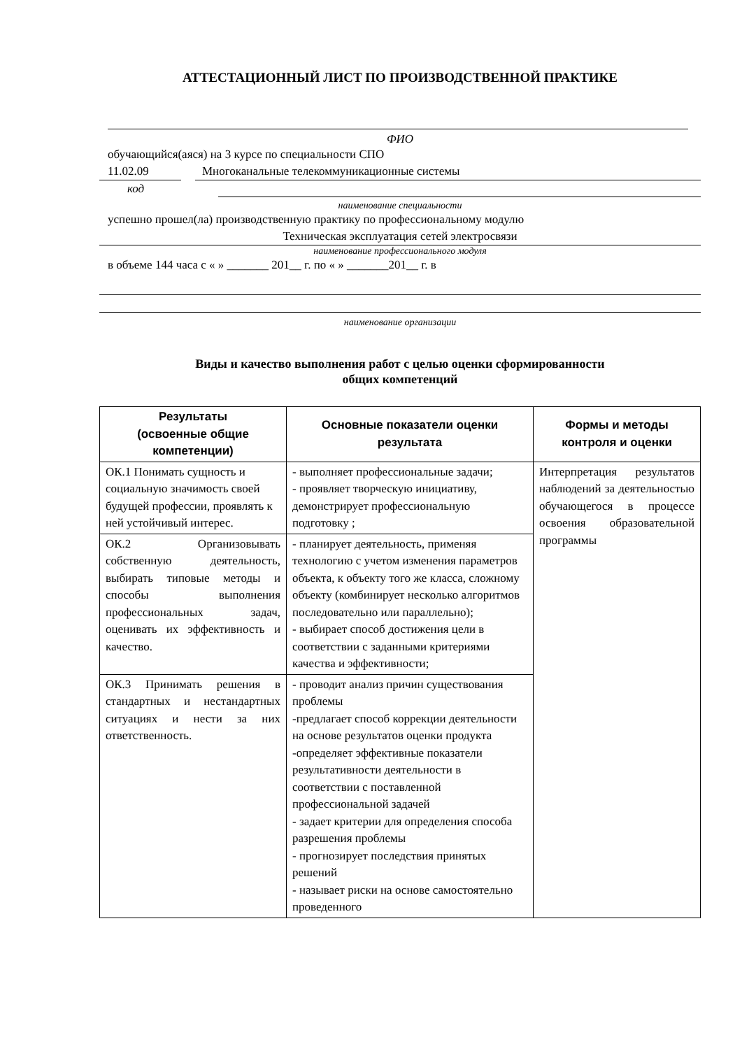АТТЕСТАЦИОННЫЙ ЛИСТ ПО ПРОИЗВОДСТВЕННОЙ ПРАКТИКЕ
ФИО
обучающийся(аяся) на 3 курсе по специальности СПО
11.02.09 Многоканальные телекоммуникационные системы
код
наименование специальности
успешно прошел(ла) производственную практику по профессиональному модулю
Техническая эксплуатация сетей электросвязи
наименование профессионального модуля
в объеме 144 часа с « » _______ 201__ г. по « » _______201__ г. в
наименование организации
Виды и качество выполнения работ с целью оценки сформированности
общих компетенций
| Результаты (освоенные общие компетенции) | Основные показатели оценки результата | Формы и методы контроля и оценки |
| --- | --- | --- |
| ОК.1 Понимать сущность и социальную значимость своей будущей профессии, проявлять к ней устойчивый интерес. | - выполняет профессиональные задачи; - проявляет творческую инициативу, демонстрирует профессиональную подготовку ; | Интерпретация результатов наблюдений за деятельностью обучающегося в процессе освоения образовательной программы |
| ОК.2 Организовывать собственную деятельность, выбирать типовые методы и способы выполнения профессиональных задач, оценивать их эффективность и качество. | - планирует деятельность, применяя технологию с учетом изменения параметров объекта, к объекту того же класса, сложному объекту (комбинирует несколько алгоритмов последовательно или параллельно); - выбирает способ достижения цели в соответствии с заданными критериями качества и эффективности; | |
| ОК.3 Принимать решения в стандартных и нестандартных ситуациях и нести за них ответственность. | - проводит анализ причин существования проблемы -предлагает способ коррекции деятельности на основе результатов оценки продукта -определяет эффективные показатели результативности деятельности в соответствии с поставленной профессиональной задачей - задает критерии для определения способа разрешения проблемы - прогнозирует последствия принятых решений - называет риски на основе самостоятельно проведенного | |